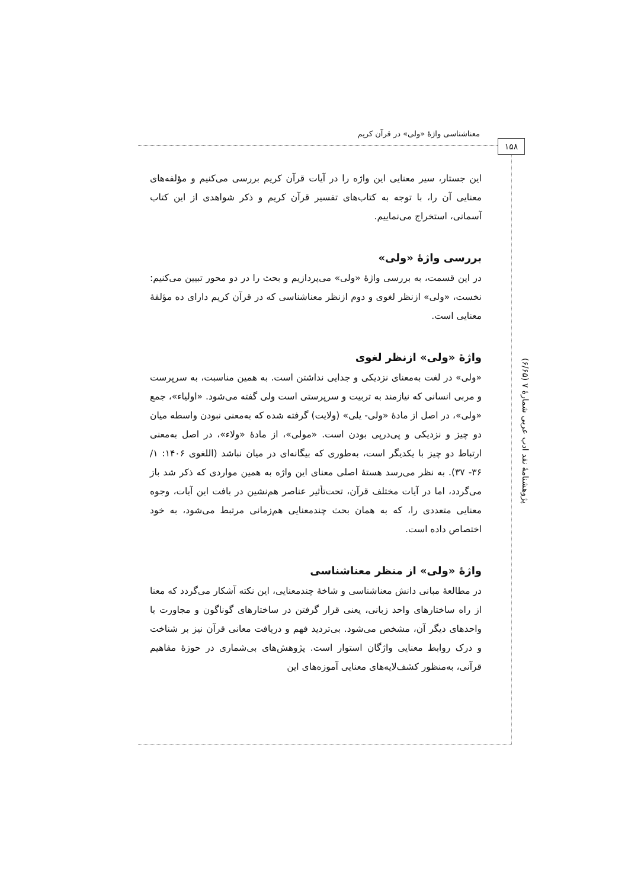معناشناسی واژهٔ «ولی» در قرآن کریم
۱۵۸
پژوهشنامهٔ نقد ادب عربی شمارهٔ ۷ (۶/۶۵)
این جستار، سیر معنایی این واژه را در آیات قرآن کریم بررسی می‌کنیم و مؤلفه‌های معنایی آن را، با توجه به کتاب‌های تفسیر قرآن کریم و ذکر شواهدی از این کتاب آسمانی، استخراج می‌نماییم.
بررسی واژهٔ «ولی»
در این قسمت، به بررسی واژهٔ «ولی» می‌پردازیم و بحث را در دو محور تبیین می‌کنیم: نخست، «ولی» ازنظر لغوی و دوم ازنظر معناشناسی که در قرآن کریم دارای ده مؤلفهٔ معنایی است.
واژهٔ «ولی» ازنظر لغوی
«ولی» در لغت به‌معنای نزدیکی و جدایی نداشتن است. به همین مناسبت، به سرپرست و مربی انسانی که نیازمند به تربیت و سرپرستی است ولی گفته می‌شود. «اولیاء»، جمع «ولی»، در اصل از مادهٔ «ولی- یلی» (ولایت) گرفته شده که به‌معنی نبودن واسطه میان دو چیز و نزدیکی و پی‌درپی بودن است. «مولی»، از مادهٔ «ولاء»، در اصل به‌معنی ارتباط دو چیز با یکدیگر است، به‌طوری که بیگانه‌ای در میان نباشد (اللغوی ۱۴۰۶: ۱/ ۳۶- ۳۷). به نظر می‌رسد هستهٔ اصلی معنای این واژه به همین مواردی که ذکر شد باز می‌گردد، اما در آیات مختلف قرآن، تحت‌تأثیر عناصر هم‌نشین در بافت این آیات، وجوه معنایی متعددی را، که به همان بحث چندمعنایی هم‌زمانی مرتبط می‌شود، به خود اختصاص داده است.
واژهٔ «ولی» از منظر معناشناسی
در مطالعهٔ مبانی دانش معناشناسی و شاخهٔ چندمعنایی، این نکته آشکار می‌گردد که معنا از راه ساختارهای واحد زبانی، یعنی قرار گرفتن در ساختارهای گوناگون و مجاورت با واحدهای دیگر آن، مشخص می‌شود. بی‌تردید فهم و دریافت معانی قرآن نیز بر شناخت و درک روابط معنایی واژگان استوار است. پژوهش‌های بی‌شماری در حوزهٔ مفاهیم قرآنی، به‌منظور کشف‌لایه‌های معنایی آموزه‌های این